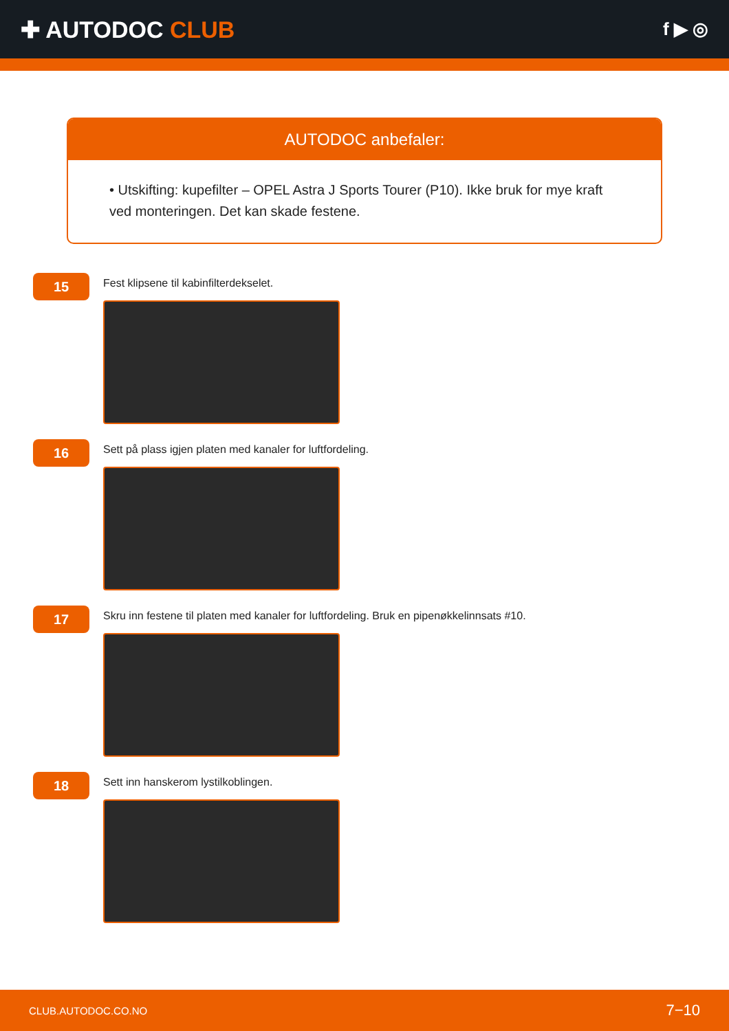✚ AUTODOC CLUB
f ▶ ◎
AUTODOC anbefaler:
• Utskifting: kupefilter – OPEL Astra J Sports Tourer (P10). Ikke bruk for mye kraft ved monteringen. Det kan skade festene.
15
Fest klipsene til kabinfilterdekselet.
16
Sett på plass igjen platen med kanaler for luftfordeling.
17
Skru inn festene til platen med kanaler for luftfordeling. Bruk en pipenøkkelinnsats #10.
18
Sett inn hanskerom lystilkoblingen.
CLUB.AUTODOC.CO.NO 7−10